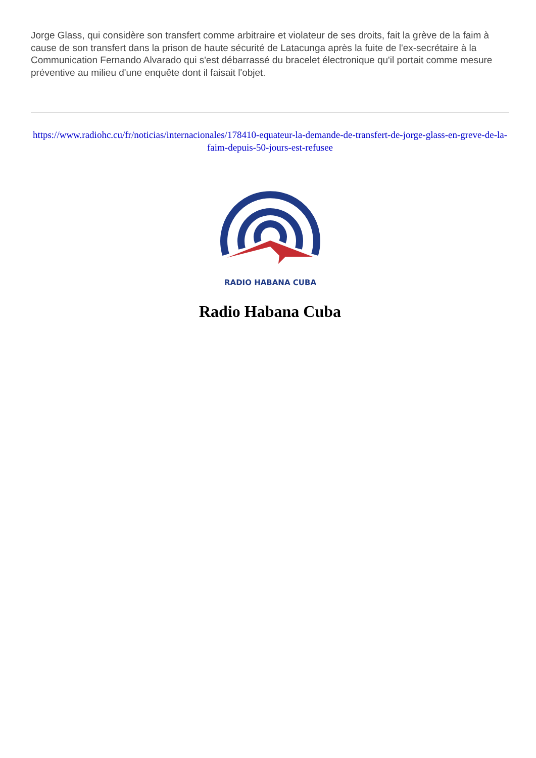Jorge Glass, qui considère son transfert comme arbitraire et violateur de ses droits, fait la grève de la faim à cause de son transfert dans la prison de haute sécurité de Latacunga après la fuite de l'ex-secrétaire à la Communication Fernando Alvarado qui s'est débarrassé du bracelet électronique qu'il portait comme mesure préventive au milieu d'une enquête dont il faisait l'objet.
https://www.radiohc.cu/fr/noticias/internacionales/178410-equateur-la-demande-de-transfert-de-jorge-glass-en-greve-de-la-faim-depuis-50-jours-est-refusee
RADIO HABANA CUBA
Radio Habana Cuba